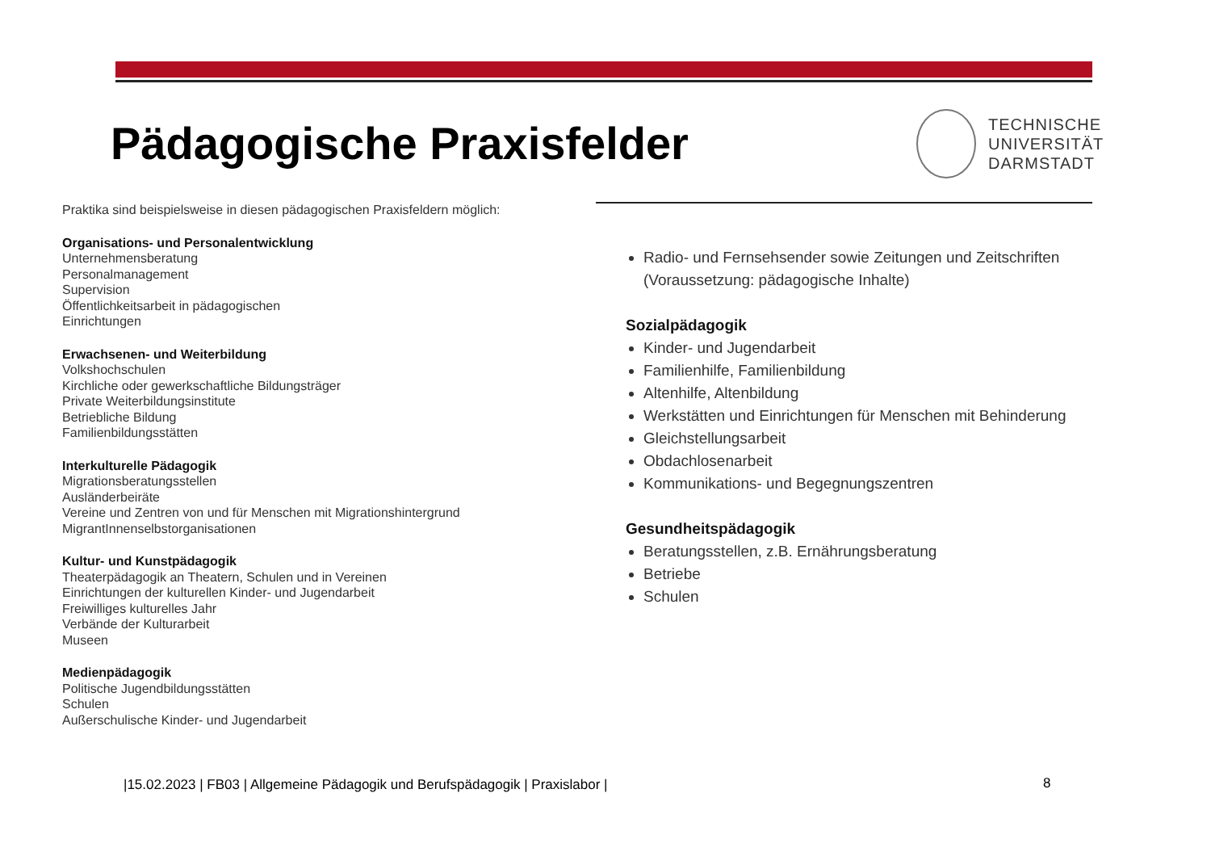Pädagogische Praxisfelder
TECHNISCHE
UNIVERSITÄT
DARMSTADT
Praktika sind beispielsweise in diesen pädagogischen Praxisfeldern möglich:
Organisations- und Personalentwicklung
Unternehmensberatung
Personalmanagement
Supervision
Öffentlichkeitsarbeit in pädagogischen
Einrichtungen
Erwachsenen- und Weiterbildung
Volkshochschulen
Kirchliche oder gewerkschaftliche Bildungsträger
Private Weiterbildungsinstitute
Betriebliche Bildung
Familienbildungsstätten
Interkulturelle Pädagogik
Migrationsberatungsstellen
Ausländerbeiräte
Vereine und Zentren von und für Menschen mit Migrationshintergrund
MigrantInnenselbstorganisationen
Kultur- und Kunstpädagogik
Theaterpädagogik an Theatern, Schulen und in Vereinen
Einrichtungen der kulturellen Kinder- und Jugendarbeit
Freiwilliges kulturelles Jahr
Verbände der Kulturarbeit
Museen
Medienpädagogik
Politische Jugendbildungsstätten
Schulen
Außerschulische Kinder- und Jugendarbeit
Radio- und Fernsehsender sowie Zeitungen und Zeitschriften (Voraussetzung: pädagogische Inhalte)
Sozialpädagogik
Kinder- und Jugendarbeit
Familienhilfe, Familienbildung
Altenhilfe, Altenbildung
Werkstätten und Einrichtungen für Menschen mit Behinderung
Gleichstellungsarbeit
Obdachlosenarbeit
Kommunikations- und Begegnungszentren
Gesundheitspädagogik
Beratungsstellen, z.B. Ernährungsberatung
Betriebe
Schulen
|15.02.2023 | FB03 | Allgemeine Pädagogik und Berufspädagogik | Praxislabor |
8